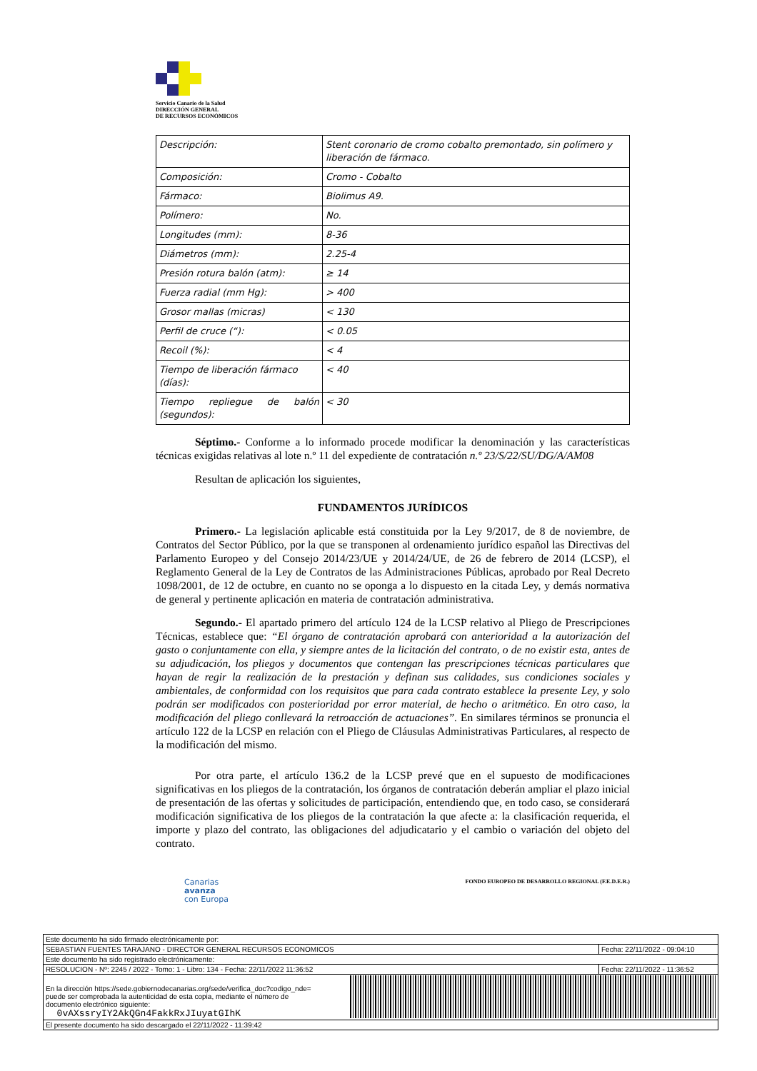Servicio Canario de la Salud
DIRECCIÓN GENERAL
DE RECURSOS ECONÓMICOS
| Descripción: | Stent coronario de cromo cobalto premontado, sin polímero y liberación de fármaco. |
| Composición: | Cromo - Cobalto |
| Fármaco: | Biolimus A9. |
| Polímero: | No. |
| Longitudes (mm): | 8-36 |
| Diámetros (mm): | 2.25-4 |
| Presión rotura balón (atm): | ≥ 14 |
| Fuerza radial (mm Hg): | > 400 |
| Grosor mallas (micras) | < 130 |
| Perfil de cruce (“): | < 0.05 |
| Recoil (%): | < 4 |
| Tiempo de liberación fármaco (días): | < 40 |
| Tiempo repliegue de balón (segundos): | < 30 |
Séptimo.- Conforme a lo informado procede modificar la denominación y las características técnicas exigidas relativas al lote n.º 11 del expediente de contratación n.º 23/S/22/SU/DG/A/AM08
Resultan de aplicación los siguientes,
FUNDAMENTOS JURÍDICOS
Primero.- La legislación aplicable está constituida por la Ley 9/2017, de 8 de noviembre, de Contratos del Sector Público, por la que se transponen al ordenamiento jurídico español las Directivas del Parlamento Europeo y del Consejo 2014/23/UE y 2014/24/UE, de 26 de febrero de 2014 (LCSP), el Reglamento General de la Ley de Contratos de las Administraciones Públicas, aprobado por Real Decreto 1098/2001, de 12 de octubre, en cuanto no se oponga a lo dispuesto en la citada Ley, y demás normativa de general y pertinente aplicación en materia de contratación administrativa.
Segundo.- El apartado primero del artículo 124 de la LCSP relativo al Pliego de Prescripciones Técnicas, establece que: “El órgano de contratación aprobará con anterioridad a la autorización del gasto o conjuntamente con ella, y siempre antes de la licitación del contrato, o de no existir esta, antes de su adjudicación, los pliegos y documentos que contengan las prescripciones técnicas particulares que hayan de regir la realización de la prestación y definan sus calidades, sus condiciones sociales y ambientales, de conformidad con los requisitos que para cada contrato establece la presente Ley, y solo podrán ser modificados con posterioridad por error material, de hecho o aritmético. En otro caso, la modificación del pliego conllevará la retroacción de actuaciones”. En similares términos se pronuncia el artículo 122 de la LCSP en relación con el Pliego de Cláusulas Administrativas Particulares, al respecto de la modificación del mismo.
Por otra parte, el artículo 136.2 de la LCSP prevé que en el supuesto de modificaciones significativas en los pliegos de la contratación, los órganos de contratación deberán ampliar el plazo inicial de presentación de las ofertas y solicitudes de participación, entendiendo que, en todo caso, se considerará modificación significativa de los pliegos de la contratación la que afecte a: la clasificación requerida, el importe y plazo del contrato, las obligaciones del adjudicatario y el cambio o variación del objeto del contrato.
Canarias
avanza
con Europa
FONDO EUROPEO DE DESARROLLO REGIONAL (F.E.D.E.R.)
| Este documento ha sido firmado electrónicamente por: | | |
| SEBASTIAN FUENTES TARAJANO - DIRECTOR GENERAL RECURSOS ECONOMICOS | | Fecha: 22/11/2022 - 09:04:10 |
| Este documento ha sido registrado electrónicamente: | | |
| RESOLUCION - Nº: 2245 / 2022 - Tomo: 1 - Libro: 134 - Fecha: 22/11/2022 11:36:52 | | Fecha: 22/11/2022 - 11:36:52 |
| En la dirección https://sede.gobiernodecanarias.org/sede/verifica_doc?codigo_nde= puede ser comprobada la autenticidad de esta copia, mediante el número de documento electrónico siguiente: 0vAXssryIY2AkQGn4FakkRxJIuyatGIhK | | |
| El presente documento ha sido descargado el 22/11/2022 - 11:39:42 | | |